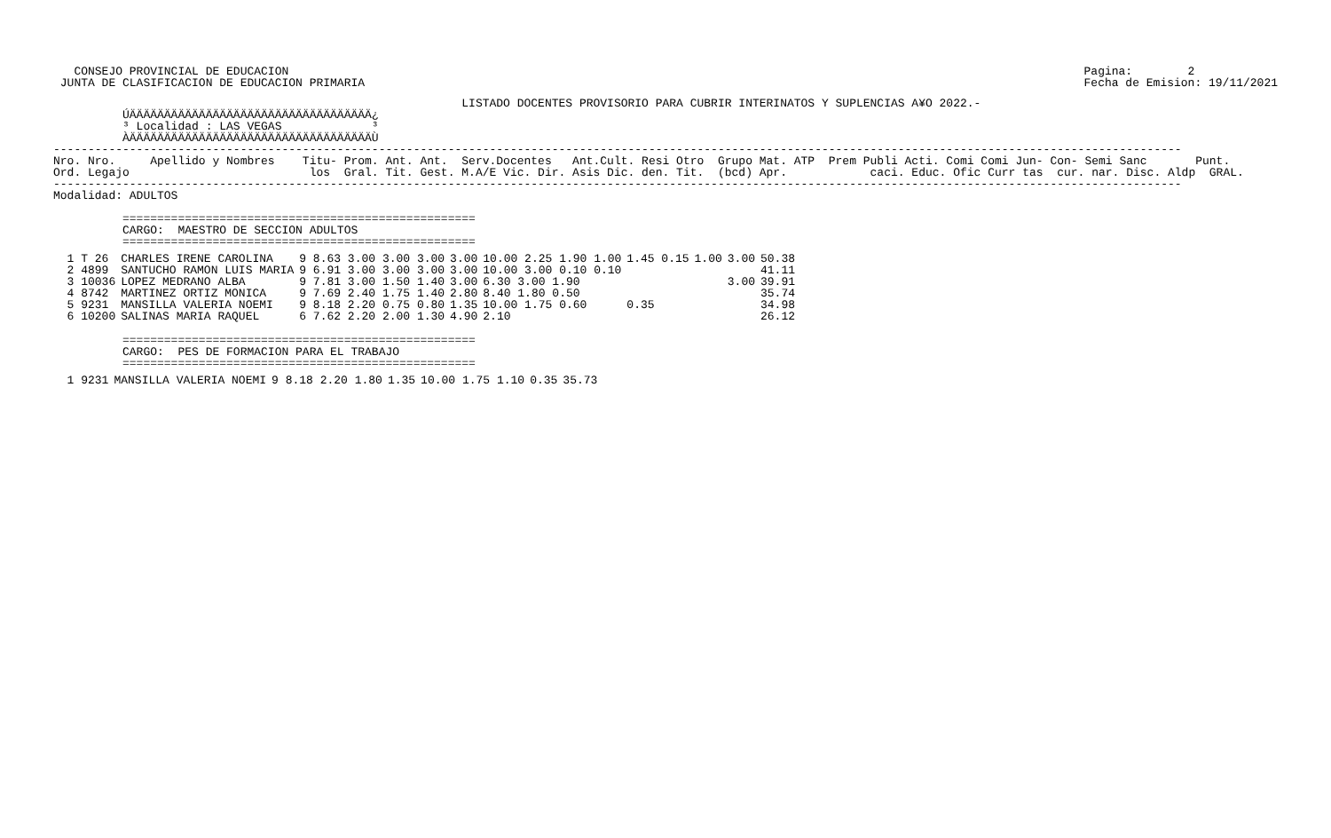CONSEJO PROVINCIAL DE EDUCACION
 JUNTA DE CLASIFICACION DE EDUCACION PRIMARIA
Pagina:        2
Fecha de Emision: 19/11/2021
                                                           LISTADO DOCENTES PROVISORIO PARA CUBRIR INTERINATOS Y SUPLENCIAS A¥O 2022.-
          ÚÄÄÄÄÄÄÄÄÄÄÄÄÄÄÄÄÄÄÄÄÄÄÄÄÄÄÄÄÄÄÄÄÄÄÄ¿
          ³ Localidad : LAS VEGAS             ³
          ÀÄÄÄÄÄÄÄÄÄÄÄÄÄÄÄÄÄÄÄÄÄÄÄÄÄÄÄÄÄÄÄÄÄÄÄÙ
-------------------------------------------------------------------------------------------------------------------------------------------------------------------
Nro. Nro.     Apellido y Nombres    Titu- Prom. Ant. Ant.  Serv.Docentes   Ant.Cult. Resi Otro  Grupo Mat. ATP  Prem Publi Acti. Comi Comi Jun- Con- Semi Sanc       Punt.
Ord. Legajo                          los  Gral. Tit. Gest. M.A/E Vic. Dir. Asis Dic. den. Tit.  (bcd) Apr.            caci. Educ. Ofic Curr tas  cur. nar. Disc. Aldp  GRAL.
-------------------------------------------------------------------------------------------------------------------------------------------------------------------
Modalidad: ADULTOS

          ===================================================
          CARGO:  MAESTRO DE SECCION ADULTOS
          ===================================================
| 1 T 26 | CHARLES IRENE CAROLINA | 9 8.63 3.00 3.00 3.00 | 3.00 | 10.00 2.25 1.90 1.00 | 1.45 0.15 | 1.00 | 3.00 | 50.38 |
| 2 4899 | SANTUCHO RAMON LUIS MARIA | 9 6.91 3.00 3.00 3.00 | 3.00 | 10.00 3.00 0.10 0.10 | | | | 41.11 |
| 3 10036 | LOPEZ MEDRANO ALBA | 9 7.81 3.00 1.50 1.40 | 3.00 | 6.30 3.00 1.90 | | | 3.00 | 39.91 |
| 4 8742 | MARTINEZ ORTIZ MONICA | 9 7.69 2.40 1.75 1.40 | 2.80 | 8.40 1.80 0.50 | | | | 35.74 |
| 5 9231 | MANSILLA VALERIA NOEMI | 9 8.18 2.20 0.75 0.80 | 1.35 | 10.00 1.75 0.60 | 0.35 | | | 34.98 |
| 6 10200 | SALINAS MARIA RAQUEL | 6 7.62 2.20 2.00 1.30 | 4.90 | 2.10 | | | | 26.12 |
          ===================================================
          CARGO:  PES DE FORMACION PARA EL TRABAJO
          ===================================================
| 1 9231 | MANSILLA VALERIA NOEMI | 9 8.18 2.20 1.80 | 1.35 | 10.00 1.75 1.10 | 0.35 | 35.73 |